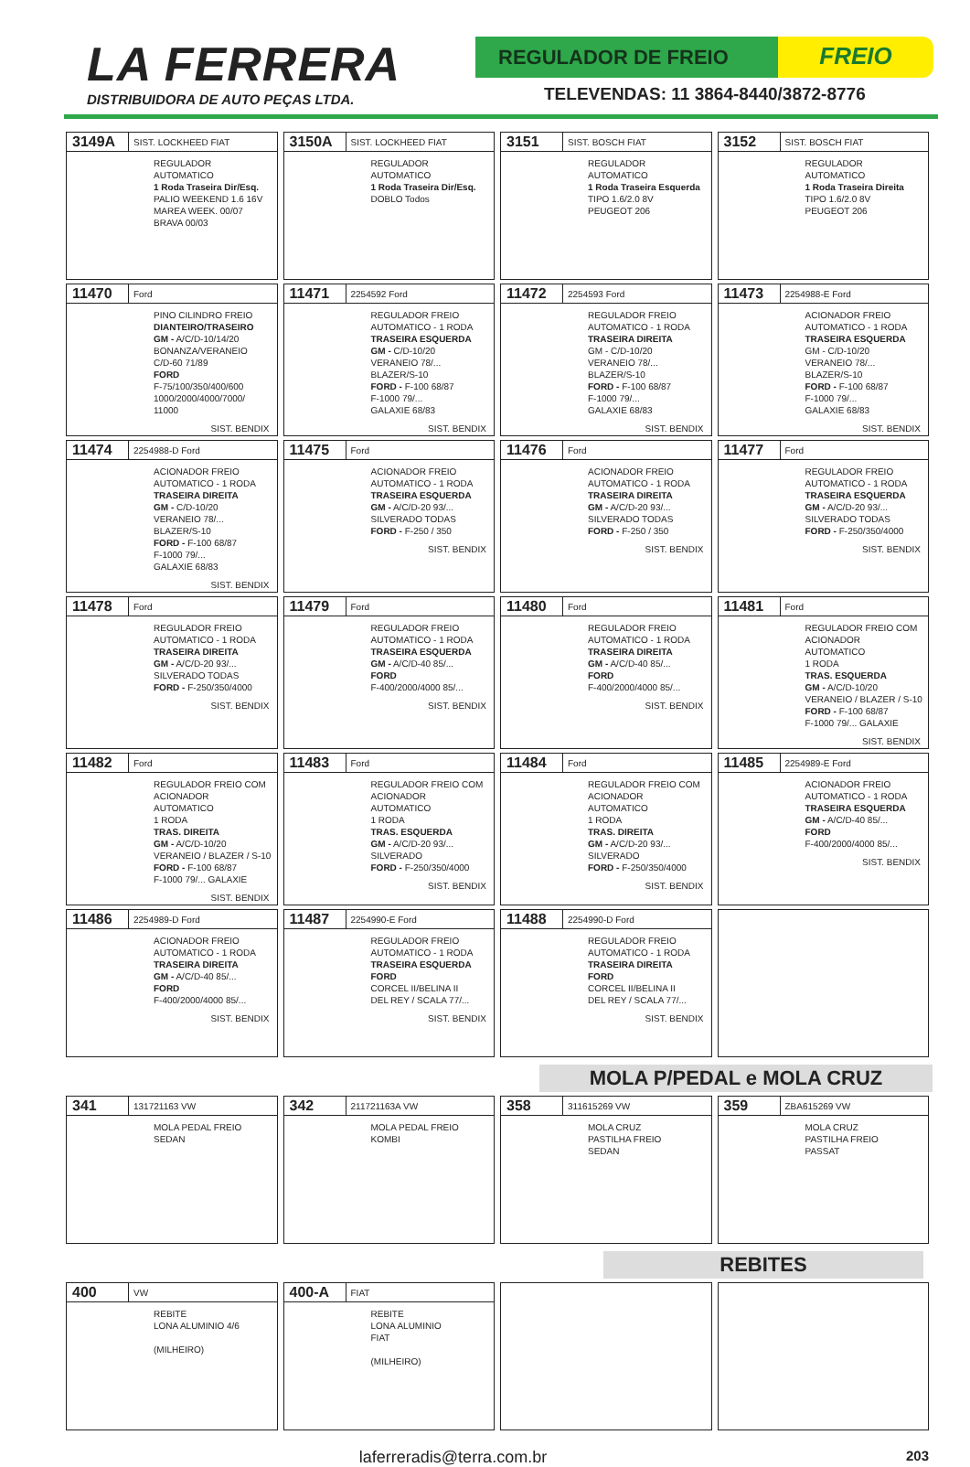LA FERRERA
DISTRIBUIDORA DE AUTO PEÇAS LTDA.
REGULADOR DE FREIO
FREIO
TELEVENDAS: 11 3864-8440/3872-8776
| 3149A SIST. LOCKHEED FIAT REGULADOR AUTOMATICO 1 Roda Traseira Dir/Esq. PALIO WEEKEND 1.6 16V MAREA WEEK. 00/07 BRAVA 00/03 | 3150A SIST. LOCKHEED FIAT REGULADOR AUTOMATICO 1 Roda Traseira Dir/Esq. DOBLO Todos | 3151 SIST. BOSCH FIAT REGULADOR AUTOMATICO 1 Roda Traseira Esquerda TIPO 1.6/2.0 8V PEUGEOT 206 | 3152 SIST. BOSCH FIAT REGULADOR AUTOMATICO 1 Roda Traseira Direita TIPO 1.6/2.0 8V PEUGEOT 206 |
| 11470 Ford PINO CILINDRO FREIO DIANTEIRO/TRASEIRO GM - A/C/D-10/14/20 BONANZA/VERANEIO C/D-60 71/89 FORD F-75/100/350/400/600 1000/2000/4000/7000/ 11000 SIST. BENDIX | 11471 2254592 Ford REGULADOR FREIO AUTOMATICO - 1 RODA TRASEIRA ESQUERDA GM - C/D-10/20 VERANEIO 78/... BLAZER/S-10 FORD - F-100 68/87 F-1000 79/... GALAXIE 68/83 SIST. BENDIX | 11472 2254593 Ford REGULADOR FREIO AUTOMATICO - 1 RODA TRASEIRA DIREITA GM - C/D-10/20 VERANEIO 78/... BLAZER/S-10 FORD - F-100 68/87 F-1000 79/... GALAXIE 68/83 SIST. BENDIX | 11473 2254988-E Ford ACIONADOR FREIO AUTOMATICO - 1 RODA TRASEIRA ESQUERDA GM - C/D-10/20 VERANEIO 78/... BLAZER/S-10 FORD - F-100 68/87 F-1000 79/... GALAXIE 68/83 SIST. BENDIX |
| 11474 2254988-D Ford ACIONADOR FREIO AUTOMATICO - 1 RODA TRASEIRA DIREITA GM - C/D-10/20 VERANEIO 78/... BLAZER/S-10 FORD - F-100 68/87 F-1000 79/... GALAXIE 68/83 SIST. BENDIX | 11475 Ford ACIONADOR FREIO AUTOMATICO - 1 RODA TRASEIRA ESQUERDA GM - A/C/D-20 93/... SILVERADO TODAS FORD - F-250 / 350 SIST. BENDIX | 11476 Ford ACIONADOR FREIO AUTOMATICO - 1 RODA TRASEIRA DIREITA GM - A/C/D-20 93/... SILVERADO TODAS FORD - F-250 / 350 SIST. BENDIX | 11477 Ford REGULADOR FREIO AUTOMATICO - 1 RODA TRASEIRA ESQUERDA GM - A/C/D-20 93/... SILVERADO TODAS FORD - F-250/350/4000 SIST. BENDIX |
| 11478 Ford REGULADOR FREIO AUTOMATICO - 1 RODA TRASEIRA DIREITA GM - A/C/D-20 93/... SILVERADO TODAS FORD - F-250/350/4000 SIST. BENDIX | 11479 Ford REGULADOR FREIO AUTOMATICO - 1 RODA TRASEIRA ESQUERDA GM - A/C/D-40 85/... FORD F-400/2000/4000 85/... SIST. BENDIX | 11480 Ford REGULADOR FREIO AUTOMATICO - 1 RODA TRASEIRA DIREITA GM - A/C/D-40 85/... FORD F-400/2000/4000 85/... SIST. BENDIX | 11481 Ford REGULADOR FREIO COM ACIONADOR AUTOMATICO 1 RODA TRAS. ESQUERDA GM - A/C/D-10/20 VERANEIO / BLAZER / S-10 FORD - F-100 68/87 F-1000 79/... GALAXIE SIST. BENDIX |
| 11482 Ford REGULADOR FREIO COM ACIONADOR AUTOMATICO 1 RODA TRAS. DIREITA GM - A/C/D-10/20 VERANEIO / BLAZER / S-10 FORD - F-100 68/87 F-1000 79/... GALAXIE SIST. BENDIX | 11483 Ford REGULADOR FREIO COM ACIONADOR AUTOMATICO 1 RODA TRAS. ESQUERDA GM - A/C/D-20 93/... SILVERADO FORD - F-250/350/4000 SIST. BENDIX | 11484 Ford REGULADOR FREIO COM ACIONADOR AUTOMATICO 1 RODA TRAS. DIREITA GM - A/C/D-20 93/... SILVERADO FORD - F-250/350/4000 SIST. BENDIX | 11485 2254989-E Ford ACIONADOR FREIO AUTOMATICO - 1 RODA TRASEIRA ESQUERDA GM - A/C/D-40 85/... FORD F-400/2000/4000 85/... SIST. BENDIX |
| 11486 2254989-D Ford ACIONADOR FREIO AUTOMATICO - 1 RODA TRASEIRA DIREITA GM - A/C/D-40 85/... FORD F-400/2000/4000 85/... SIST. BENDIX | 11487 2254990-E Ford REGULADOR FREIO AUTOMATICO - 1 RODA TRASEIRA ESQUERDA FORD CORCEL II/BELINA II DEL REY / SCALA 77/... SIST. BENDIX | 11488 2254990-D Ford REGULADOR FREIO AUTOMATICO - 1 RODA TRASEIRA DIREITA FORD CORCEL II/BELINA II DEL REY / SCALA 77/... SIST. BENDIX | |
MOLA P/PEDAL e MOLA CRUZ
| 341 131721163 VW MOLA PEDAL FREIO SEDAN | 342 211721163A VW MOLA PEDAL FREIO KOMBI | 358 311615269 VW MOLA CRUZ PASTILHA FREIO SEDAN | 359 ZBA615269 VW MOLA CRUZ PASTILHA FREIO PASSAT |
REBITES
| 400 VW REBITE LONA ALUMINIO 4/6 (MILHEIRO) | 400-A FIAT REBITE LONA ALUMINIO FIAT (MILHEIRO) | | |
laferreradis@terra.com.br 203